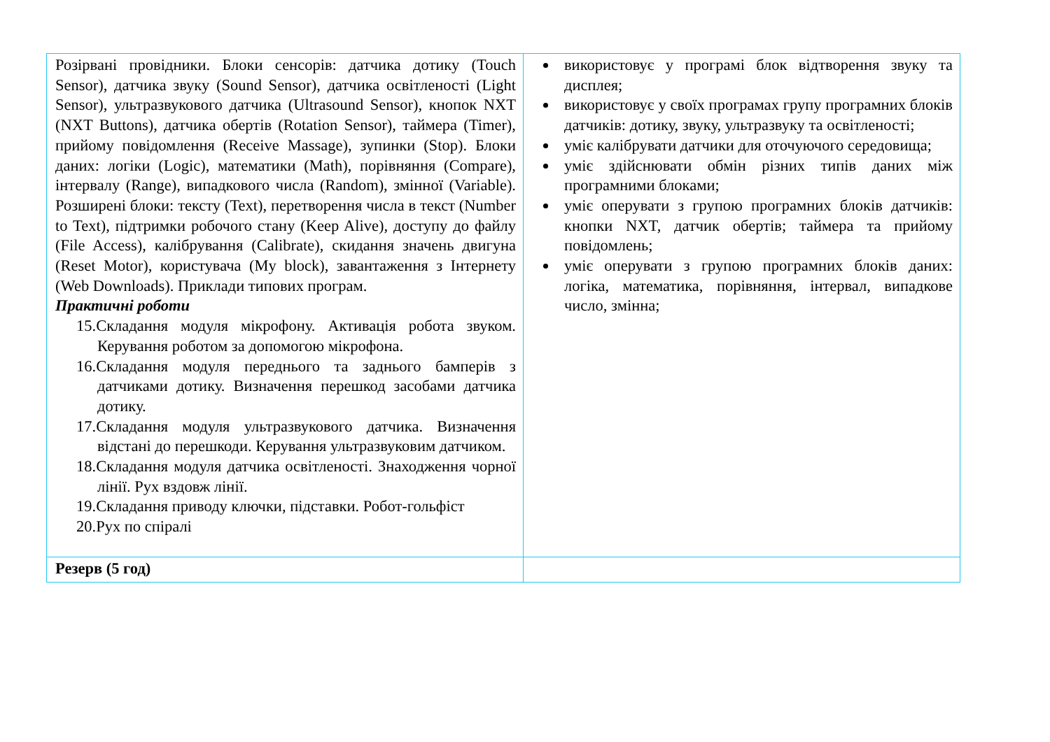| Розірвані провідники. Блоки сенсорів: датчика дотику (Touch Sensor), датчика звуку (Sound Sensor), датчика освітленості (Light Sensor), ультразвукового датчика (Ultrasound Sensor), кнопок NXT (NXT Buttons), датчика обертів (Rotation Sensor), таймера (Timer), прийому повідомлення (Receive Massage), зупинки (Stop). Блоки даних: логіки (Logic), математики (Math), порівняння (Compare), інтервалу (Range), випадкового числа (Random), змінної (Variable). Розширені блоки: тексту (Text), перетворення числа в текст (Number to Text), підтримки робочого стану (Keep Alive), доступу до файлу (File Access), калібрування (Calibrate), скидання значень двигуна (Reset Motor), користувача (My block), завантаження з Інтернету (Web Downloads). Приклади типових програм. Практичні роботи 15.Складання модуля мікрофону. Активація робота звуком. Керування роботом за допомогою мікрофона. 16.Складання модуля переднього та заднього бамперів з датчиками дотику. Визначення перешкод засобами датчика дотику. 17.Складання модуля ультразвукового датчика. Визначення відстані до перешкоди. Керування ультразвуковим датчиком. 18.Складання модуля датчика освітленості. Знаходження чорної лінії. Рух вздовж лінії. 19.Складання приводу ключки, підставки. Робот-гольфіст 20.Рух по спіралі | використовує у програмі блок відтворення звуку та дисплея; використовує у своїх програмах групу програмних блоків датчиків: дотику, звуку, ультразвуку та освітленості; уміє калібрувати датчики для оточуючого середовища; уміє здійснювати обмін різних типів даних між програмними блоками; уміє оперувати з групою програмних блоків датчиків: кнопки NXT, датчик обертів; таймера та прийому повідомлень; уміє оперувати з групою програмних блоків даних: логіка, математика, порівняння, інтервал, випадкове число, змінна; |
| Резерв (5 год) | |